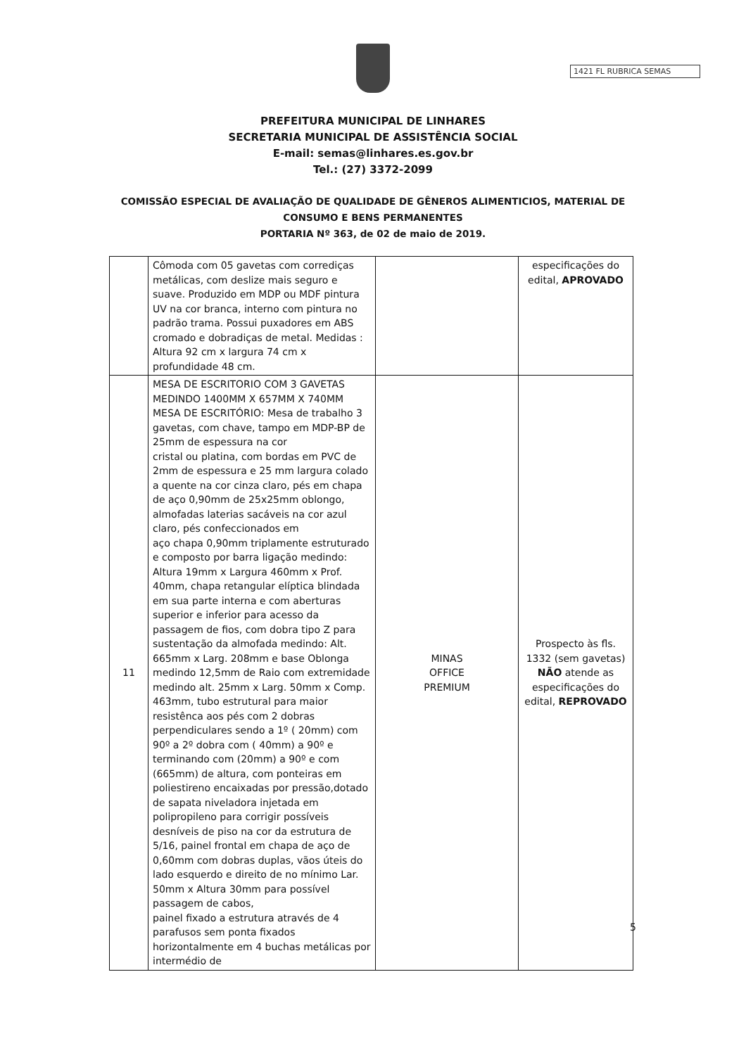1421 FL RUBRICA SEMAS
PREFEITURA MUNICIPAL DE LINHARES
SECRETARIA MUNICIPAL DE ASSISTÊNCIA SOCIAL
E-mail: semas@linhares.es.gov.br
Tel.: (27) 3372-2099
COMISSÃO ESPECIAL DE AVALIAÇÃO DE QUALIDADE DE GÊNEROS ALIMENTICIOS, MATERIAL DE
CONSUMO E BENS PERMANENTES
PORTARIA Nº 363, de 02 de maio de 2019.
| | Cômoda com 05 gavetas com corrediças metálicas, com deslize mais seguro e suave. Produzido em MDP ou MDF pintura UV na cor branca, interno com pintura no padrão trama. Possui puxadores em ABS cromado e dobradiças de metal. Medidas : Altura 92 cm x largura 74 cm x profundidade 48 cm. | | especificações do edital, APROVADO |
| 11 | MESA DE ESCRITORIO COM 3 GAVETAS MEDINDO 1400MM X 657MM X 740MM MESA DE ESCRITÓRIO: Mesa de trabalho 3 gavetas, com chave, tampo em MDP-BP de 25mm de espessura na cor cristal ou platina, com bordas em PVC de 2mm de espessura e 25 mm largura colado a quente na cor cinza claro, pés em chapa de aço 0,90mm de 25x25mm oblongo, almofadas laterias sacáveis na cor azul claro, pés confeccionados em aço chapa 0,90mm triplamente estruturado e composto por barra ligação medindo: Altura 19mm x Largura 460mm x Prof. 40mm, chapa retangular elíptica blindada em sua parte interna e com aberturas superior e inferior para acesso da passagem de fios, com dobra tipo Z para sustentação da almofada medindo: Alt. 665mm x Larg. 208mm e base Oblonga medindo 12,5mm de Raio com extremidade medindo alt. 25mm x Larg. 50mm x Comp. 463mm, tubo estrutural para maior resistênca aos pés com 2 dobras perpendiculares sendo a 1º ( 20mm) com 90º a 2º dobra com ( 40mm) a 90º e terminando com (20mm) a 90º e com (665mm) de altura, com ponteiras em poliestireno encaixadas por pressão,dotado de sapata niveladora injetada em polipropileno para corrigir possíveis desníveis de piso na cor da estrutura de 5/16, painel frontal em chapa de aço de 0,60mm com dobras duplas, vãos úteis do lado esquerdo e direito de no mínimo Lar. 50mm x Altura 30mm para possível passagem de cabos, painel fixado a estrutura através de 4 parafusos sem ponta fixados horizontalmente em 4 buchas metálicas por intermédio de | MINAS OFFICE PREMIUM | Prospecto às fls. 1332 (sem gavetas) NÃO atende as especificações do edital, REPROVADO |
5